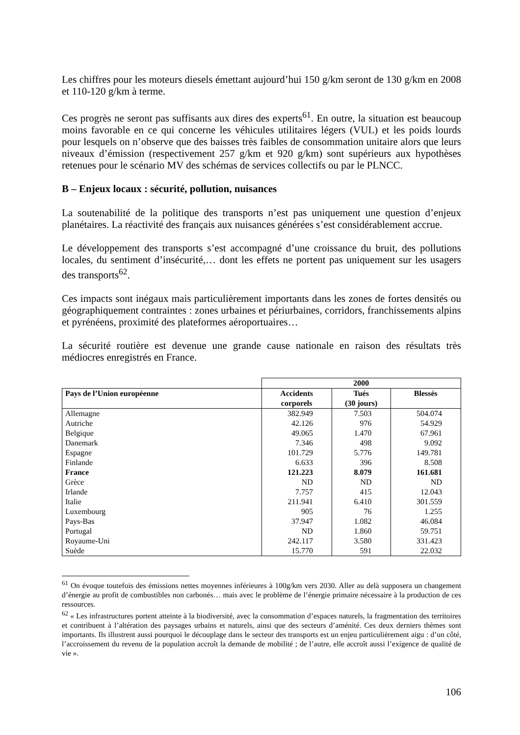Les chiffres pour les moteurs diesels émettant aujourd’hui 150 g/km seront de 130 g/km en 2008 et 110-120 g/km à terme.
Ces progrès ne seront pas suffisants aux dires des experts<sup>61</sup>. En outre, la situation est beaucoup moins favorable en ce qui concerne les véhicules utilitaires légers (VUL) et les poids lourds pour lesquels on n’observe que des baisses très faibles de consommation unitaire alors que leurs niveaux d’émission (respectivement 257 g/km et 920 g/km) sont supérieurs aux hypothèses retenues pour le scénario MV des schémas de services collectifs ou par le PLNCC.
B – Enjeux locaux : sécurité, pollution, nuisances
La soutenabilité de la politique des transports n’est pas uniquement une question d’enjeux planétaires. La réactivité des français aux nuisances générées s’est considérablement accrue.
Le développement des transports s’est accompagné d’une croissance du bruit, des pollutions locales, du sentiment d’insécurité,… dont les effets ne portent pas uniquement sur les usagers des transports<sup>62</sup>.
Ces impacts sont inégaux mais particulièrement importants dans les zones de fortes densités ou géographiquement contraintes : zones urbaines et périurbaines, corridors, franchissements alpins et pyrénéens, proximité des plateformes aéroportuaires…
La sécurité routière est devenue une grande cause nationale en raison des résultats très médiocres enregistrés en France.
| | 2000 | | |
| --- | --- | --- | --- |
| Pays de l’Union européenne | Accidents corporels | Tués (30 jours) | Blessés |
| Allemagne | 382.949 | 7.503 | 504.074 |
| Autriche | 42.126 | 976 | 54.929 |
| Belgique | 49.065 | 1.470 | 67.961 |
| Danemark | 7.346 | 498 | 9.092 |
| Espagne | 101.729 | 5.776 | 149.781 |
| Finlande | 6.633 | 396 | 8.508 |
| France | 121.223 | 8.079 | 161.681 |
| Grèce | ND | ND | ND |
| Irlande | 7.757 | 415 | 12.043 |
| Italie | 211.941 | 6.410 | 301.559 |
| Luxembourg | 905 | 76 | 1.255 |
| Pays-Bas | 37.947 | 1.082 | 46.084 |
| Portugal | ND | 1.860 | 59.751 |
| Royaume-Uni | 242.117 | 3.580 | 331.423 |
| Suède | 15.770 | 591 | 22.032 |
<sup>61</sup> On évoque toutefois des émissions nettes moyennes inférieures à 100g/km vers 2030. Aller au delà supposera un changement d’énergie au profit de combustibles non carbonés… mais avec le problème de l’énergie primaire nécessaire à la production de ces ressources.
<sup>62</sup> « Les infrastructures portent atteinte à la biodiversité, avec la consommation d’espaces naturels, la fragmentation des territoires et contribuent à l’altération des paysages urbains et naturels, ainsi que des secteurs d’aménité. Ces deux derniers thèmes sont importants. Ils illustrent aussi pourquoi le découplage dans le secteur des transports est un enjeu particulièrement aigu : d’un côté, l’accroissement du revenu de la population accroît la demande de mobilité ; de l’autre, elle accroît aussi l’exigence de qualité de vie ».
106